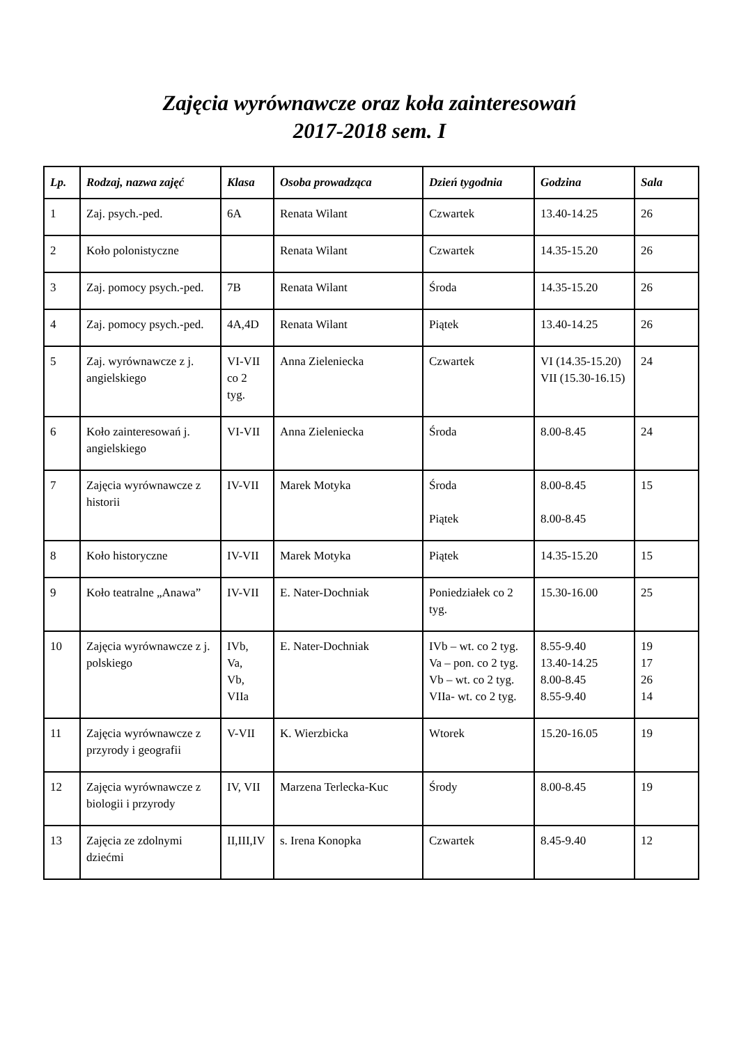Zajęcia wyrównawcze oraz koła zainteresowań
2017-2018 sem. I
| Lp. | Rodzaj, nazwa zajęć | Klasa | Osoba prowadząca | Dzień tygodnia | Godzina | Sala |
| --- | --- | --- | --- | --- | --- | --- |
| 1 | Zaj. psych.-ped. | 6A | Renata Wilant | Czwartek | 13.40-14.25 | 26 |
| 2 | Koło polonistyczne | | Renata Wilant | Czwartek | 14.35-15.20 | 26 |
| 3 | Zaj. pomocy psych.-ped. | 7B | Renata Wilant | Środa | 14.35-15.20 | 26 |
| 4 | Zaj. pomocy psych.-ped. | 4A,4D | Renata Wilant | Piątek | 13.40-14.25 | 26 |
| 5 | Zaj. wyrównawcze z j. angielskiego | VI-VII co 2 tyg. | Anna Zieleniecka | Czwartek | VI (14.35-15.20) VII (15.30-16.15) | 24 |
| 6 | Koło zainteresowań j. angielskiego | VI-VII | Anna Zieleniecka | Środa | 8.00-8.45 | 24 |
| 7 | Zajęcia wyrównawcze z historii | IV-VII | Marek Motyka | Środa Piątek | 8.00-8.45 8.00-8.45 | 15 |
| 8 | Koło historyczne | IV-VII | Marek Motyka | Piątek | 14.35-15.20 | 15 |
| 9 | Koło teatralne „Anawa” | IV-VII | E. Nater-Dochniak | Poniedziałek co 2 tyg. | 15.30-16.00 | 25 |
| 10 | Zajęcia wyrównawcze z j. polskiego | IVb, Va, Vb, VIIa | E. Nater-Dochniak | IVb – wt. co 2 tyg. Va – pon. co 2 tyg. Vb – wt. co 2 tyg. VIIa- wt. co 2 tyg. | 8.55-9.40 13.40-14.25 8.00-8.45 8.55-9.40 | 19 17 26 14 |
| 11 | Zajęcia wyrównawcze z przyrody i geografii | V-VII | K. Wierzbicka | Wtorek | 15.20-16.05 | 19 |
| 12 | Zajęcia wyrównawcze z biologii i przyrody | IV, VII | Marzena Terlecka-Kuc | Środy | 8.00-8.45 | 19 |
| 13 | Zajęcia ze zdolnymi dziećmi | II,III,IV | s. Irena Konopka | Czwartek | 8.45-9.40 | 12 |